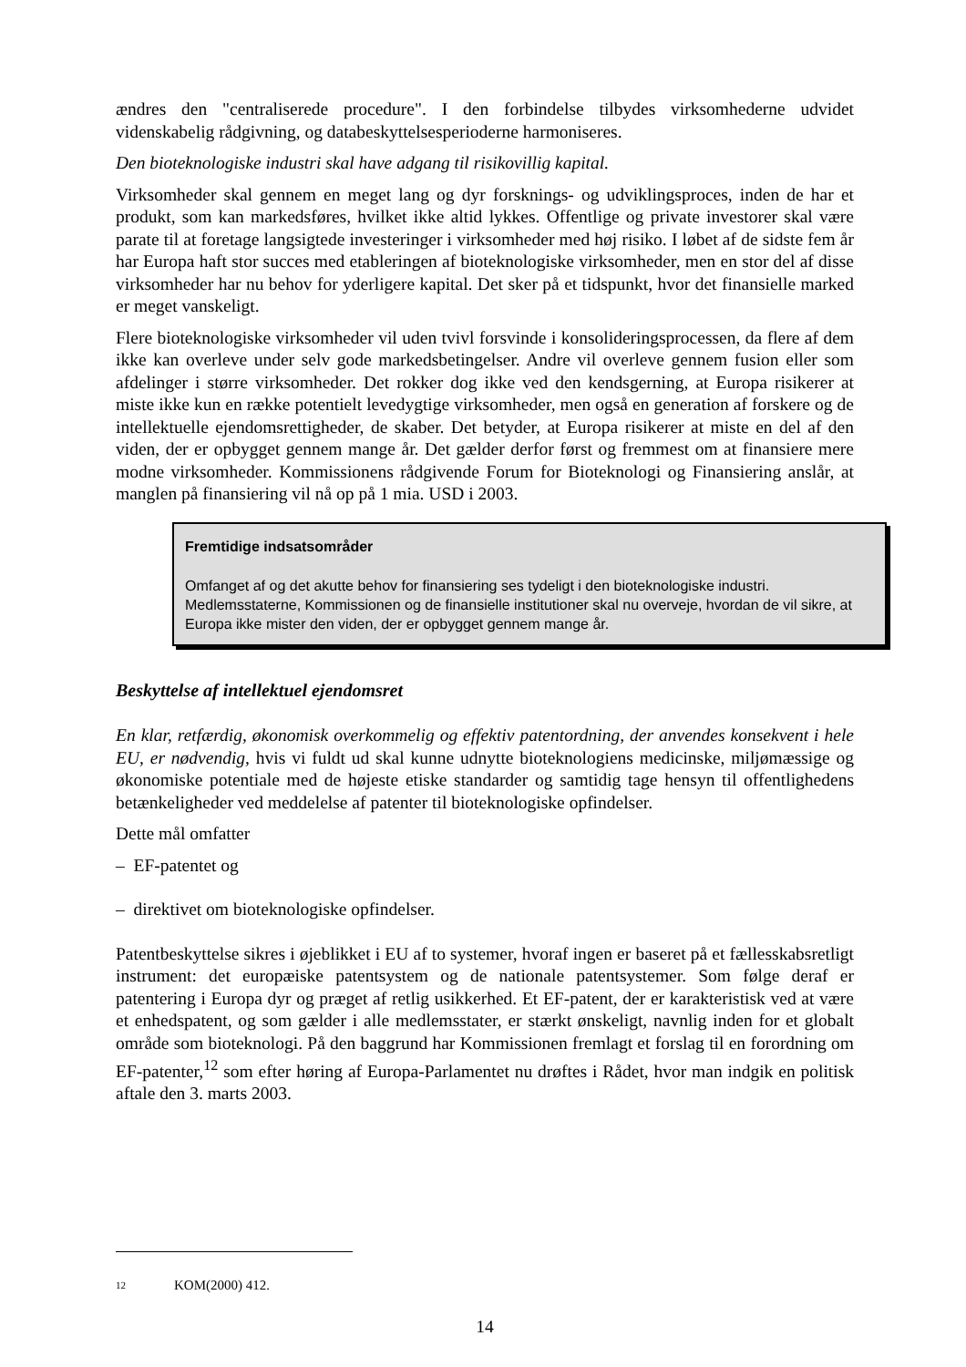ændres den "centraliserede procedure". I den forbindelse tilbydes virksomhederne udvidet videnskabelig rådgivning, og databeskyttelsesperioderne harmoniseres.
Den bioteknologiske industri skal have adgang til risikovillig kapital.
Virksomheder skal gennem en meget lang og dyr forsknings- og udviklingsproces, inden de har et produkt, som kan markedsføres, hvilket ikke altid lykkes. Offentlige og private investorer skal være parate til at foretage langsigtede investeringer i virksomheder med høj risiko. I løbet af de sidste fem år har Europa haft stor succes med etableringen af bioteknologiske virksomheder, men en stor del af disse virksomheder har nu behov for yderligere kapital. Det sker på et tidspunkt, hvor det finansielle marked er meget vanskeligt.
Flere bioteknologiske virksomheder vil uden tvivl forsvinde i konsolideringsprocessen, da flere af dem ikke kan overleve under selv gode markedsbetingelser. Andre vil overleve gennem fusion eller som afdelinger i større virksomheder. Det rokker dog ikke ved den kendsgerning, at Europa risikerer at miste ikke kun en række potentielt levedygtige virksomheder, men også en generation af forskere og de intellektuelle ejendomsrettigheder, de skaber. Det betyder, at Europa risikerer at miste en del af den viden, der er opbygget gennem mange år. Det gælder derfor først og fremmest om at finansiere mere modne virksomheder. Kommissionens rådgivende Forum for Bioteknologi og Finansiering anslår, at manglen på finansiering vil nå op på 1 mia. USD i 2003.
Fremtidige indsatsområder
Omfanget af og det akutte behov for finansiering ses tydeligt i den bioteknologiske industri. Medlemsstaterne, Kommissionen og de finansielle institutioner skal nu overveje, hvordan de vil sikre, at Europa ikke mister den viden, der er opbygget gennem mange år.
Beskyttelse af intellektuel ejendomsret
En klar, retfærdig, økonomisk overkommelig og effektiv patentordning, der anvendes konsekvent i hele EU, er nødvendig, hvis vi fuldt ud skal kunne udnytte bioteknologiens medicinske, miljømæssige og økonomiske potentiale med de højeste etiske standarder og samtidig tage hensyn til offentlighedens betænkeligheder ved meddelelse af patenter til bioteknologiske opfindelser.
Dette mål omfatter
– EF-patentet og
– direktivet om bioteknologiske opfindelser.
Patentbeskyttelse sikres i øjeblikket i EU af to systemer, hvoraf ingen er baseret på et fællesskabsretligt instrument: det europæiske patentsystem og de nationale patentsystemer. Som følge deraf er patentering i Europa dyr og præget af retlig usikkerhed. Et EF-patent, der er karakteristisk ved at være et enhedspatent, og som gælder i alle medlemsstater, er stærkt ønskeligt, navnlig inden for et globalt område som bioteknologi. På den baggrund har Kommissionen fremlagt et forslag til en forordning om EF-patenter,<sup>12</sup> som efter høring af Europa-Parlamentet nu drøftes i Rådet, hvor man indgik en politisk aftale den 3. marts 2003.
12 KOM(2000) 412.
14